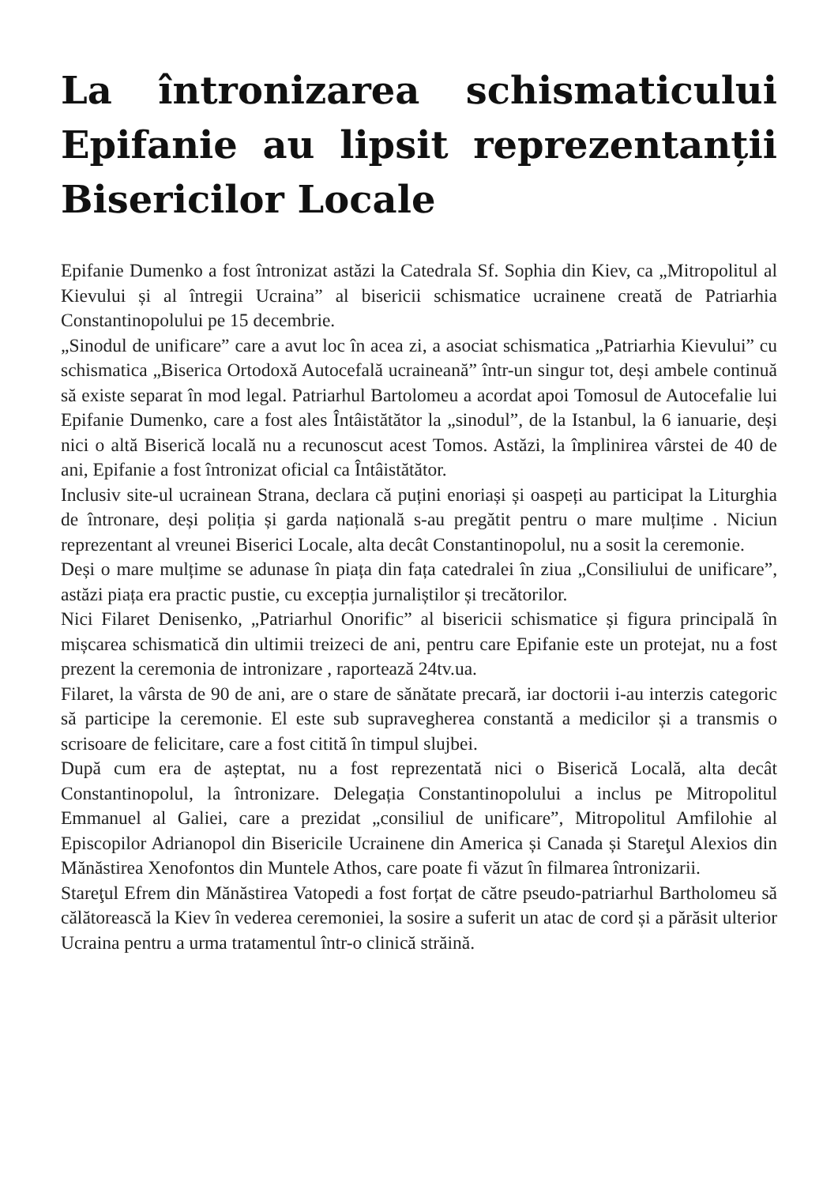La întronizarea schismaticului Epifanie au lipsit reprezentanții Bisericilor Locale
Epifanie Dumenko a fost întronizat astăzi la Catedrala Sf. Sophia din Kiev, ca „Mitropolitul al Kievului și al întregii Ucraina” al bisericii schismatice ucrainene creată de Patriarhia Constantinopolului pe 15 decembrie.
„Sinodul de unificare” care a avut loc în acea zi, a asociat schismatica „Patriarhia Kievului” cu schismatica „Biserica Ortodoxă Autocefală ucraineană” într-un singur tot, deși ambele continuă să existe separat în mod legal. Patriarhul Bartolomeu a acordat apoi Tomosul de Autocefalie lui Epifanie Dumenko, care a fost ales Întâistătător la „sinodul”, de la Istanbul, la 6 ianuarie, deși nici o altă Biserică locală nu a recunoscut acest Tomos. Astăzi, la împlinirea vârstei de 40 de ani, Epifanie a fost întronizat oficial ca Întâistătător.
Inclusiv site-ul ucrainean Strana, declara că puțini enoriași și oaspeți au participat la Liturghia de întronare, deși poliția și garda națională s-au pregătit pentru o mare mulțime . Niciun reprezentant al vreunei Biserici Locale, alta decât Constantinopolul, nu a sosit la ceremonie.
Deși o mare mulțime se adunase în piața din fața catedralei în ziua „Consiliului de unificare”, astăzi piața era practic pustie, cu excepția jurnaliștilor și trecătorilor.
Nici Filaret Denisenko, „Patriarhul Onorific” al bisericii schismatice și figura principală în mișcarea schismatică din ultimii treizeci de ani, pentru care Epifanie este un protejat, nu a fost prezent la ceremonia de intronizare , raportează 24tv.ua.
Filaret, la vârsta de 90 de ani, are o stare de sănătate precară, iar doctorii i-au interzis categoric să participe la ceremonie. El este sub supravegherea constantă a medicilor și a transmis o scrisoare de felicitare, care a fost citită în timpul slujbei.
După cum era de așteptat, nu a fost reprezentată nici o Biserică Locală, alta decât Constantinopolul, la întronizare. Delegația Constantinopolului a inclus pe Mitropolitul Emmanuel al Galiei, care a prezidat „consiliul de unificare”, Mitropolitul Amfilohie al Episcopilor Adrianopol din Bisericile Ucrainene din America și Canada și Stareţul Alexios din Mănăstirea Xenofontos din Muntele Athos, care poate fi văzut în filmarea întronizarii.
Stareţul Efrem din Mănăstirea Vatopedi a fost forțat de către pseudo-patriarhul Bartholomeu să călătorească la Kiev în vederea ceremoniei, la sosire a suferit un atac de cord și a părăsit ulterior Ucraina pentru a urma tratamentul într-o clinică străină.